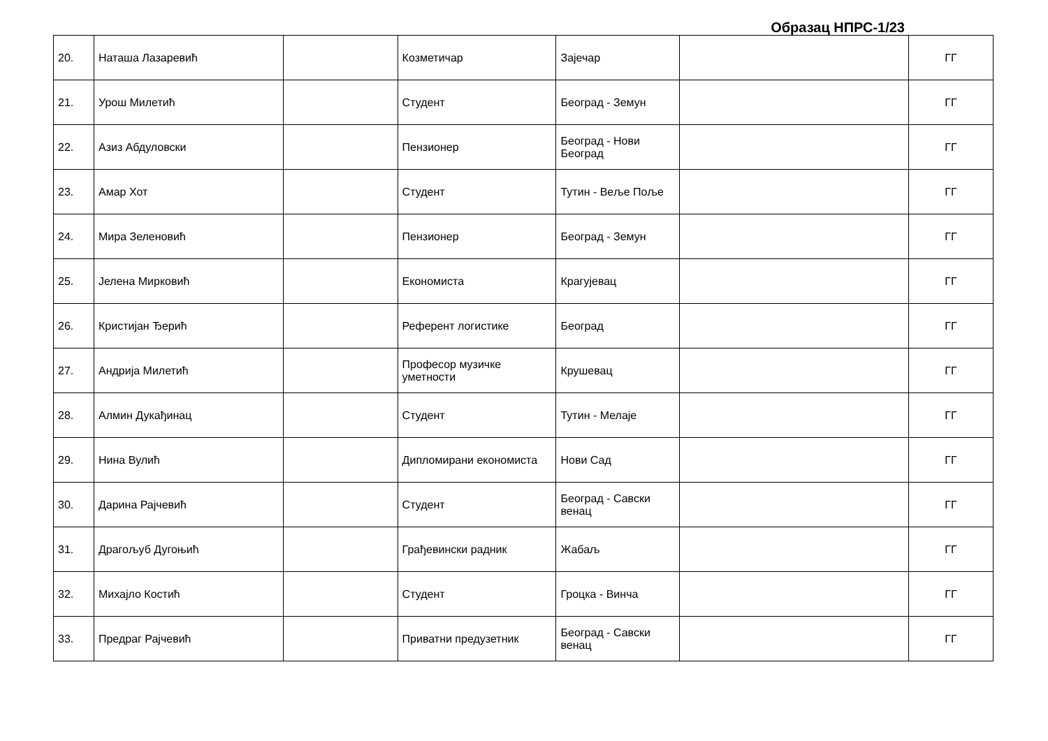Образац НПРС-1/23
| 20. | Наташа Лазаревић | | Козметичар | Зајечар | | ГГ |
| 21. | Урош Милетић | | Студент | Београд - Земун | | ГГ |
| 22. | Азиз Абдуловски | | Пензионер | Београд - Нови Београд | | ГГ |
| 23. | Амар Хот | | Студент | Тутин - Веље Поље | | ГГ |
| 24. | Мира Зеленовић | | Пензионер | Београд - Земун | | ГГ |
| 25. | Јелена Мирковић | | Економиста | Крагујевац | | ГГ |
| 26. | Кристијан Ђерић | | Референт логистике | Београд | | ГГ |
| 27. | Андрија Милетић | | Професор музичке уметности | Крушевац | | ГГ |
| 28. | Алмин Дукађинац | | Студент | Тутин - Мелаје | | ГГ |
| 29. | Нина Вулић | | Дипломирани економиста | Нови Сад | | ГГ |
| 30. | Дарина Рајчевић | | Студент | Београд - Савски венац | | ГГ |
| 31. | Драгољуб Дугоњић | | Грађевински радник | Жабаљ | | ГГ |
| 32. | Михајло Костић | | Студент | Гроцка - Винча | | ГГ |
| 33. | Предраг Рајчевић | | Приватни предузетник | Београд - Савски венац | | ГГ |